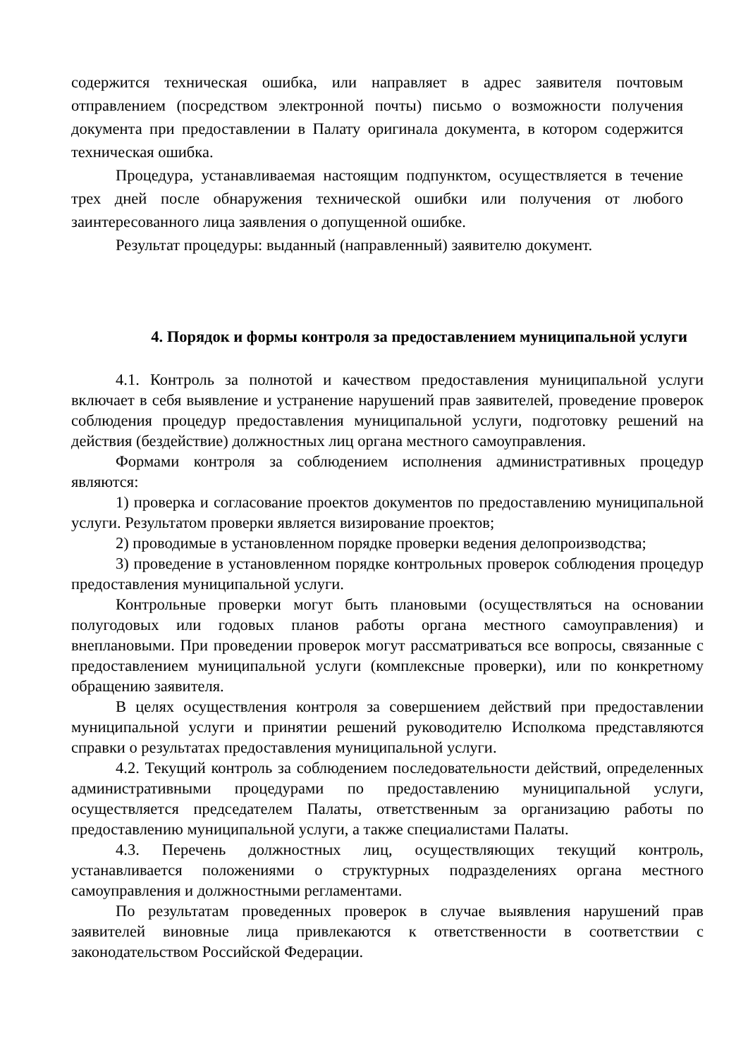содержится техническая ошибка, или направляет в адрес заявителя почтовым отправлением (посредством электронной почты) письмо о возможности получения документа при предоставлении в Палату оригинала документа, в котором содержится техническая ошибка.
Процедура, устанавливаемая настоящим подпунктом, осуществляется в течение трех дней после обнаружения технической ошибки или получения от любого заинтересованного лица заявления о допущенной ошибке.
Результат процедуры: выданный (направленный) заявителю документ.
4. Порядок и формы контроля за предоставлением муниципальной услуги
4.1. Контроль за полнотой и качеством предоставления муниципальной услуги включает в себя выявление и устранение нарушений прав заявителей, проведение проверок соблюдения процедур предоставления муниципальной услуги, подготовку решений на действия (бездействие) должностных лиц органа местного самоуправления.
Формами контроля за соблюдением исполнения административных процедур являются:
1) проверка и согласование проектов документов по предоставлению муниципальной услуги. Результатом проверки является визирование проектов;
2) проводимые в установленном порядке проверки ведения делопроизводства;
3) проведение в установленном порядке контрольных проверок соблюдения процедур предоставления муниципальной услуги.
Контрольные проверки могут быть плановыми (осуществляться на основании полугодовых или годовых планов работы органа местного самоуправления) и внеплановыми. При проведении проверок могут рассматриваться все вопросы, связанные с предоставлением муниципальной услуги (комплексные проверки), или по конкретному обращению заявителя.
В целях осуществления контроля за совершением действий при предоставлении муниципальной услуги и принятии решений руководителю Исполкома представляются справки о результатах предоставления муниципальной услуги.
4.2. Текущий контроль за соблюдением последовательности действий, определенных административными процедурами по предоставлению муниципальной услуги, осуществляется председателем Палаты, ответственным за организацию работы по предоставлению муниципальной услуги, а также специалистами Палаты.
4.3. Перечень должностных лиц, осуществляющих текущий контроль, устанавливается положениями о структурных подразделениях органа местного самоуправления и должностными регламентами.
По результатам проведенных проверок в случае выявления нарушений прав заявителей виновные лица привлекаются к ответственности в соответствии с законодательством Российской Федерации.